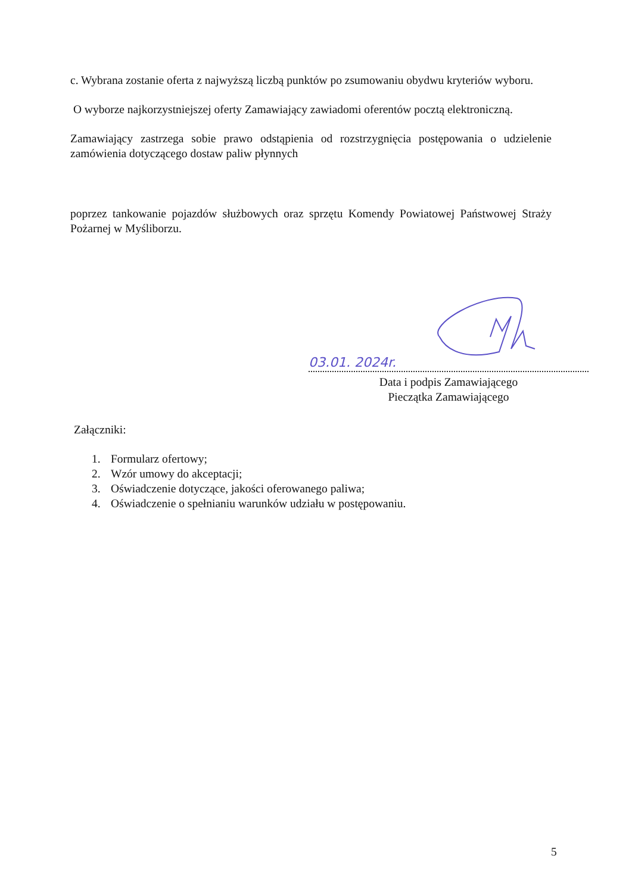c. Wybrana zostanie oferta z najwyższą liczbą punktów po zsumowaniu obydwu kryteriów wyboru.
O wyborze najkorzystniejszej oferty Zamawiający zawiadomi oferentów pocztą elektroniczną.
Zamawiający zastrzega sobie prawo odstąpienia od rozstrzygnięcia postępowania o udzielenie zamówienia dotyczącego dostaw paliw płynnych
poprzez tankowanie pojazdów służbowych oraz sprzętu Komendy Powiatowej Państwowej Straży Pożarnej w Myśliborzu.
03.01. 2024r.
Data i podpis Zamawiającego
Pieczątka Zamawiającego
Załączniki:
1. Formularz ofertowy;
2. Wzór umowy do akceptacji;
3. Oświadczenie dotyczące, jakości oferowanego paliwa;
4. Oświadczenie o spełnianiu warunków udziału w postępowaniu.
5